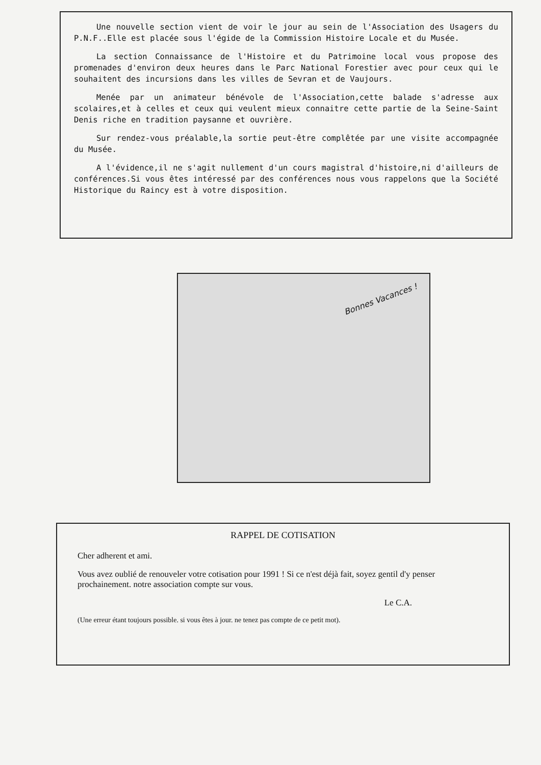Une nouvelle section vient de voir le jour au sein de l'Association des Usagers du P.N.F..Elle est placée sous l'égide de la Commission Histoire Locale et du Musée.
La section Connaissance de l'Histoire et du Patrimoine local vous propose des promenades d'environ deux heures dans le Parc National Forestier avec pour ceux qui le souhaitent des incursions dans les villes de Sevran et de Vaujours.
Menée par un animateur bénévole de l'Association,cette balade s'adresse aux scolaires,et à celles et ceux qui veulent mieux connaitre cette partie de la Seine-Saint Denis riche en tradition paysanne et ouvrière.
Sur rendez-vous préalable,la sortie peut-être complêtée par une visite accompagnée du Musée.
A l'évidence,il ne s'agit nullement d'un cours magistral d'histoire,ni d'ailleurs de conférences.Si vous êtes intéressé par des conférences nous vous rappelons que la Société Historique du Raincy est à votre disposition.
Bonnes Vacances !
RAPPEL DE COTISATION
Cher adherent et ami.
Vous avez oublié de renouveler votre cotisation pour 1991 ! Si ce n'est déjà fait, soyez gentil d'y penser prochainement. notre association compte sur vous.
Le C.A.
(Une erreur étant toujours possible. si vous êtes à jour. ne tenez pas compte de ce petit mot).